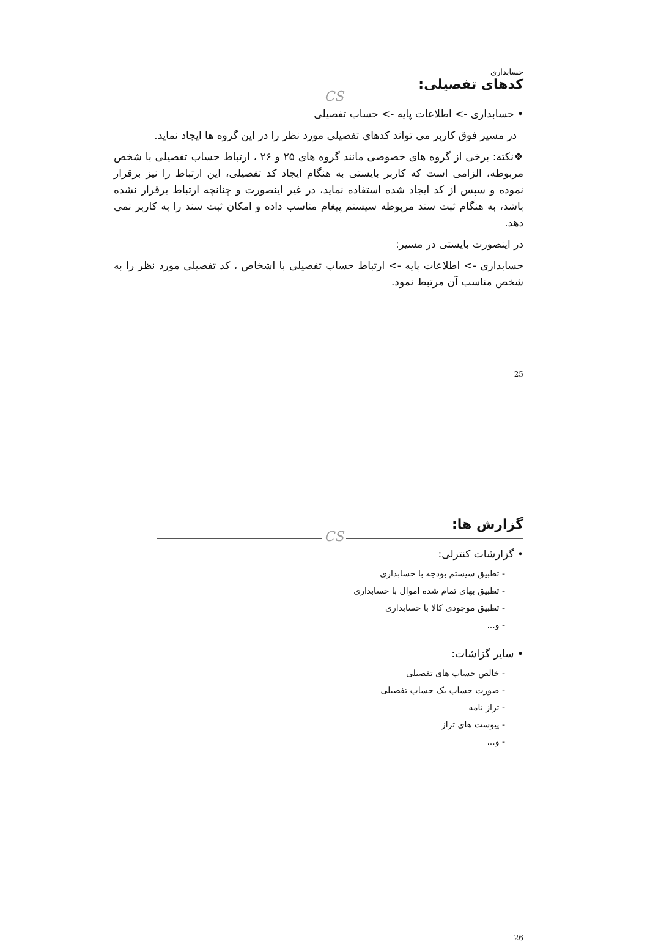حسابداری
کدهای تفصیلی:
CS
• حسابداری -> اطلاعات پایه -> حساب تفصیلی
در مسیر فوق کاربر می تواند کدهای تفصیلی مورد نظر را در این گروه ها ایجاد نماید.
❖نکته: برخی از گروه های خصوصی مانند گروه های ۲۵ و ۲۶ ، ارتباط حساب تفصیلی با شخص مربوطه، الزامی است که کاربر بایستی به هنگام ایجاد کد تفصیلی، این ارتباط را نیز برقرار نموده و سپس از کد ایجاد شده استفاده نماید، در غیر اینصورت و چنانچه ارتباط برقرار نشده باشد، به هنگام ثبت سند مربوطه سیستم پیغام مناسب داده و امکان ثبت سند را به کاربر نمی دهد.
در اینصورت بایستی در مسیر:
حسابداری -> اطلاعات پایه -> ارتباط حساب تفصیلی با اشخاص ، کد تفصیلی مورد نظر را به شخص مناسب آن مرتبط نمود.
25
گزارش ها:
CS
• گزارشات کنترلی:
- تطبیق سیستم بودجه با حسابداری
- تطبیق بهای تمام شده اموال با حسابداری
- تطبیق موجودی کالا با حسابداری
- و...
• سایر گزاشات:
- خالص حساب های تفصیلی
- صورت حساب یک حساب تفصیلی
- تراز نامه
- پیوست های تراز
- و...
26